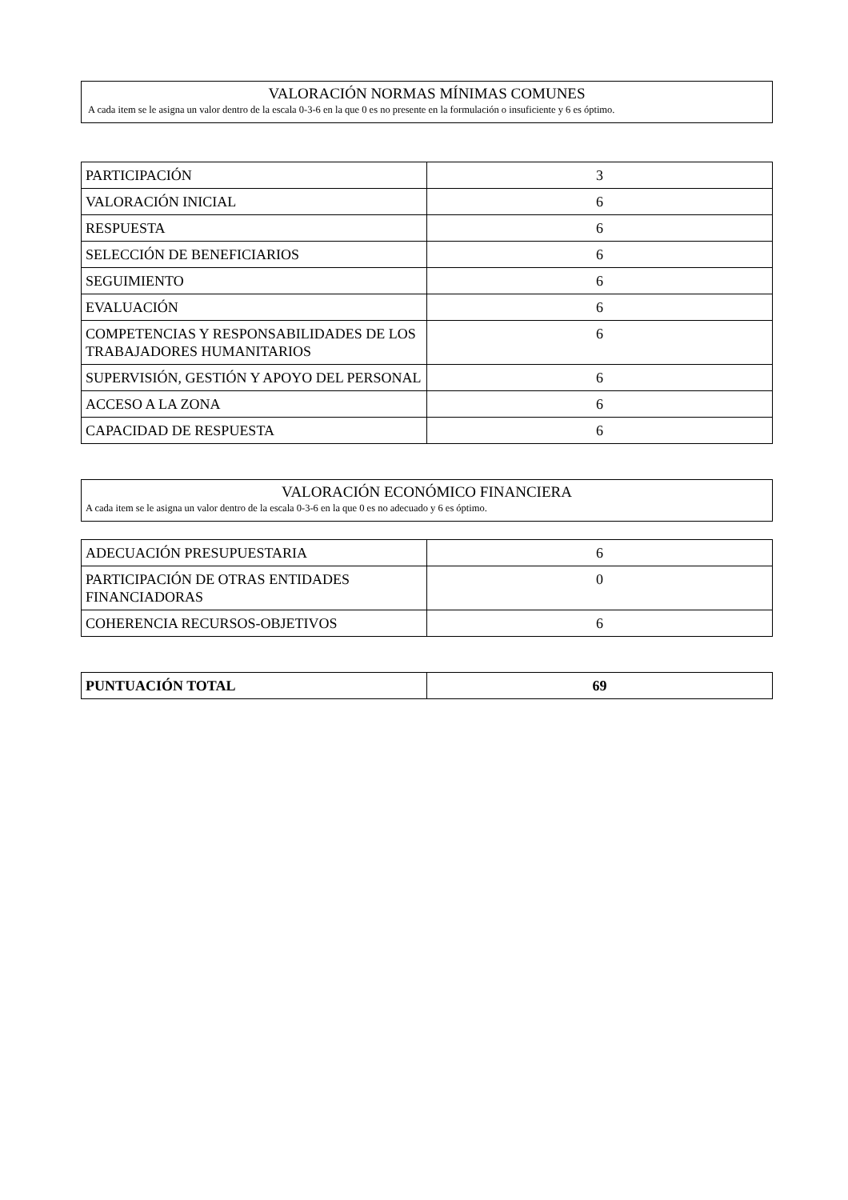VALORACIÓN NORMAS MÍNIMAS COMUNES
A cada item se le asigna un valor dentro de la escala 0-3-6 en la que 0 es no presente en la formulación o insuficiente y 6 es óptimo.
| PARTICIPACIÓN | 3 |
| VALORACIÓN INICIAL | 6 |
| RESPUESTA | 6 |
| SELECCIÓN DE BENEFICIARIOS | 6 |
| SEGUIMIENTO | 6 |
| EVALUACIÓN | 6 |
| COMPETENCIAS Y RESPONSABILIDADES DE LOS TRABAJADORES HUMANITARIOS | 6 |
| SUPERVISIÓN, GESTIÓN Y APOYO DEL PERSONAL | 6 |
| ACCESO A LA ZONA | 6 |
| CAPACIDAD DE RESPUESTA | 6 |
VALORACIÓN ECONÓMICO FINANCIERA
A cada item se le asigna un valor dentro de la escala 0-3-6 en la que 0 es no adecuado y 6 es óptimo.
| ADECUACIÓN PRESUPUESTARIA | 6 |
| PARTICIPACIÓN DE OTRAS ENTIDADES FINANCIADORAS | 0 |
| COHERENCIA RECURSOS-OBJETIVOS | 6 |
| PUNTUACIÓN TOTAL | 69 |